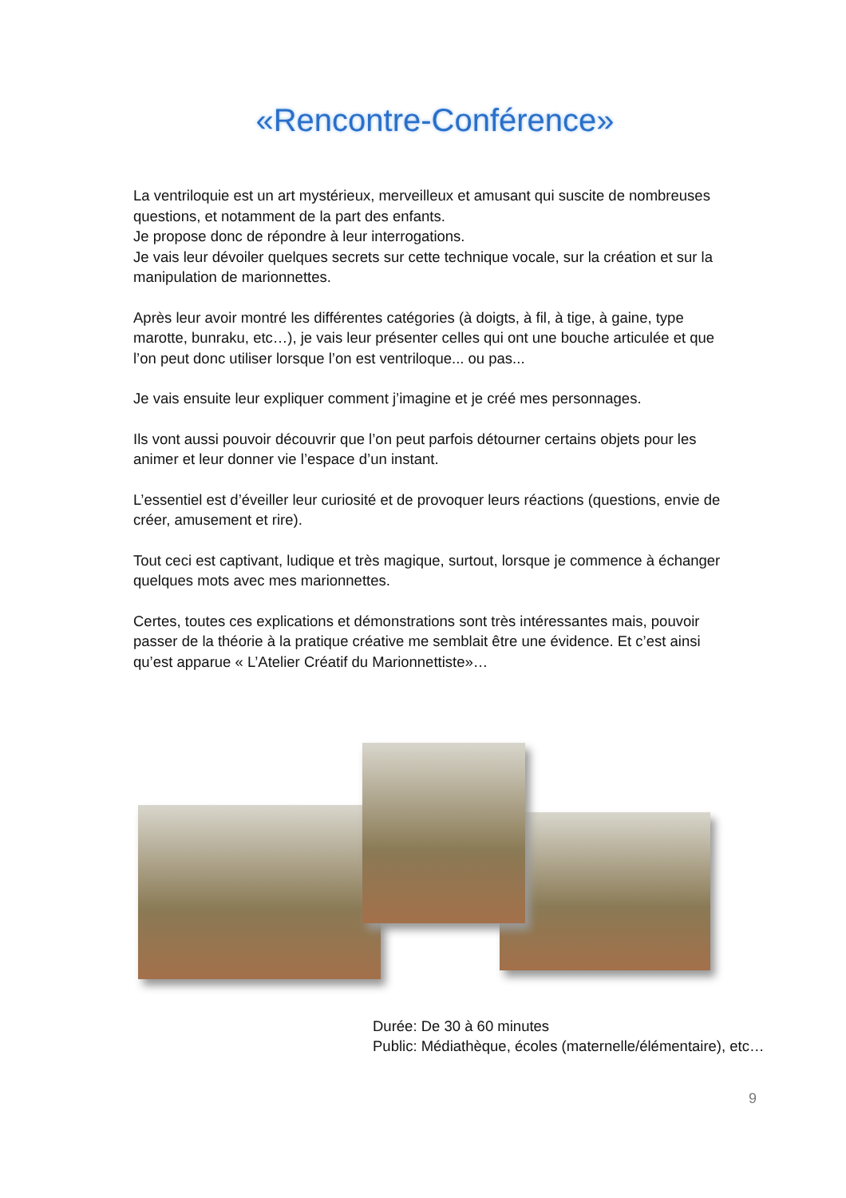«Rencontre-Conférence»
La ventriloquie est un art mystérieux, merveilleux et amusant qui suscite de nombreuses questions, et notamment de la part des enfants.
Je propose donc de répondre à leur interrogations.
Je vais leur dévoiler quelques secrets sur cette technique vocale, sur la création et sur la manipulation de marionnettes.
Après leur avoir montré les différentes catégories (à doigts, à fil, à tige, à gaine, type marotte, bunraku, etc…), je vais leur présenter celles qui ont une bouche articulée et que l’on peut donc utiliser lorsque l’on est ventriloque... ou pas...
Je vais ensuite leur expliquer comment j’imagine et je créé mes personnages.
Ils vont aussi pouvoir découvrir que l’on peut parfois détourner certains objets pour les animer et leur donner vie l’espace d’un instant.
L’essentiel est d’éveiller leur curiosité et de provoquer leurs réactions (questions, envie de créer, amusement et rire).
Tout ceci est captivant, ludique et très magique, surtout, lorsque je commence à échanger quelques mots avec mes marionnettes.
Certes, toutes ces explications et démonstrations sont très intéressantes mais, pouvoir passer de la théorie à la pratique créative me semblait être une évidence. Et c’est ainsi qu’est apparue « L’Atelier Créatif du Marionnettiste»…
Durée: De 30 à 60 minutes
Public: Médiathèque, écoles (maternelle/élémentaire), etc…
9